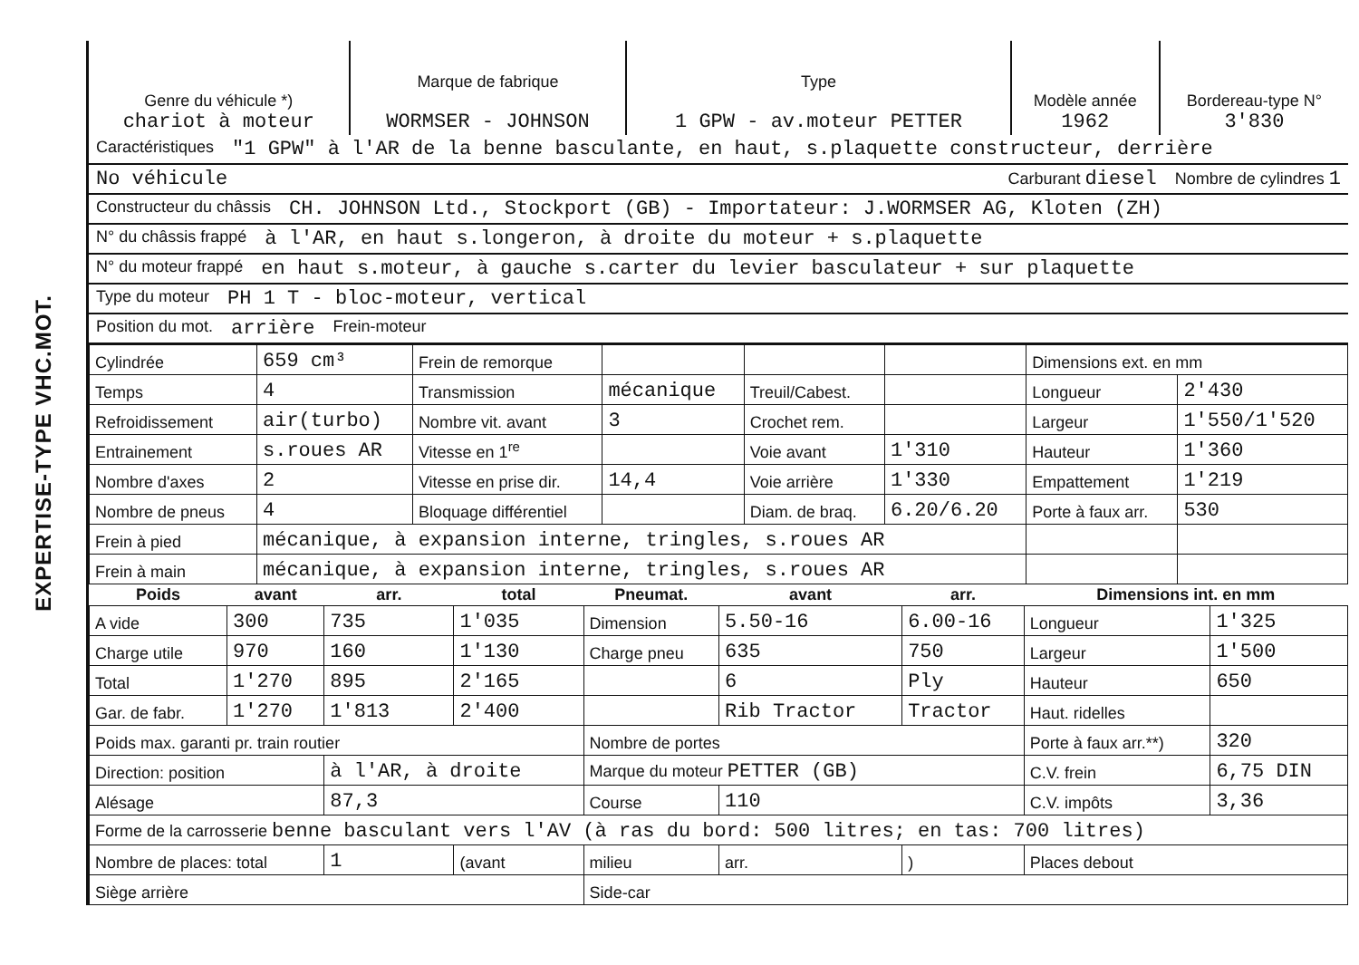EXPERTISE-TYPE VHC.MOT.
| Genre du véhicule *) chariot à moteur | Marque de fabrique WORMSER - JOHNSON | Type 1 GPW - av.moteur PETTER | Modèle année 1962 | Bordereau-type N° 3'830 |
Caractéristiques "1 GPW" à l'AR de la benne basculante, en haut, s.plaquette constructeur, derrière
No véhicule Carburant diesel Nombre de cylindres 1
Constructeur du châssis CH. JOHNSON Ltd., Stockport (GB) - Importateur: J.WORMSER AG, Kloten (ZH)
N° du châssis frappé à l'AR, en haut s.longeron, à droite du moteur + s.plaquette
N° du moteur frappé en haut s.moteur, à gauche s.carter du levier basculateur + sur plaquette
Type du moteur PH 1 T - bloc-moteur, vertical
Position du mot. arrière Frein-moteur
| Cylindrée | 659 cm³ | Frein de remorque | | | | Dimensions ext. en mm | |
| Temps | 4 | Transmission | mécanique | Treuil/Cabest. | | Longueur | 2'430 |
| Refroidissement | air(turbo) | Nombre vit. avant | 3 | Crochet rem. | | Largeur | 1'550/1'520 |
| Entrainement | s.roues AR | Vitesse en 1<sup>re</sup> | | Voie avant | 1'310 | Hauteur | 1'360 |
| Nombre d'axes | 2 | Vitesse en prise dir. | 14,4 | Voie arrière | 1'330 | Empattement | 1'219 |
| Nombre de pneus | 4 | Bloquage différentiel | | Diam. de braq. | 6.20/6.20 | Porte à faux arr. | 530 |
| Frein à pied | mécanique, à expansion interne, tringles, s.roues AR | | | | | | |
| Frein à main | mécanique, à expansion interne, tringles, s.roues AR | | | | | | |
| Poids | avant | arr. | total | Pneumat. | avant | arr. | Dimensions int. en mm | |
| --- | --- | --- | --- | --- | --- | --- | --- | --- |
| A vide | 300 | 735 | 1'035 | Dimension | 5.50-16 | 6.00-16 | Longueur | 1'325 |
| Charge utile | 970 | 160 | 1'130 | Charge pneu | 635 | 750 | Largeur | 1'500 |
| Total | 1'270 | 895 | 2'165 | | 6 | Ply | Hauteur | 650 |
| Gar. de fabr. | 1'270 | 1'813 | 2'400 | | Rib Tractor | Tractor | Haut. ridelles | |
| Poids max. garanti pr. train routier | | | | Nombre de portes | | | Porte à faux arr.**) | 320 |
| Direction: position | | à l'AR, à droite | | Marque du moteur PETTER (GB) | | | C.V. frein | 6,75 DIN |
| Alésage | | 87,3 | | Course | 110 | | C.V. impôts | 3,36 |
| Forme de la carrosserie benne basculant vers l'AV (à ras du bord: 500 litres; en tas: 700 litres) | | | | | | | | |
| Nombre de places: total | | 1 | (avant | milieu | arr. | ) | Places debout | |
| Siège arrière | | | | Side-car | | | | |